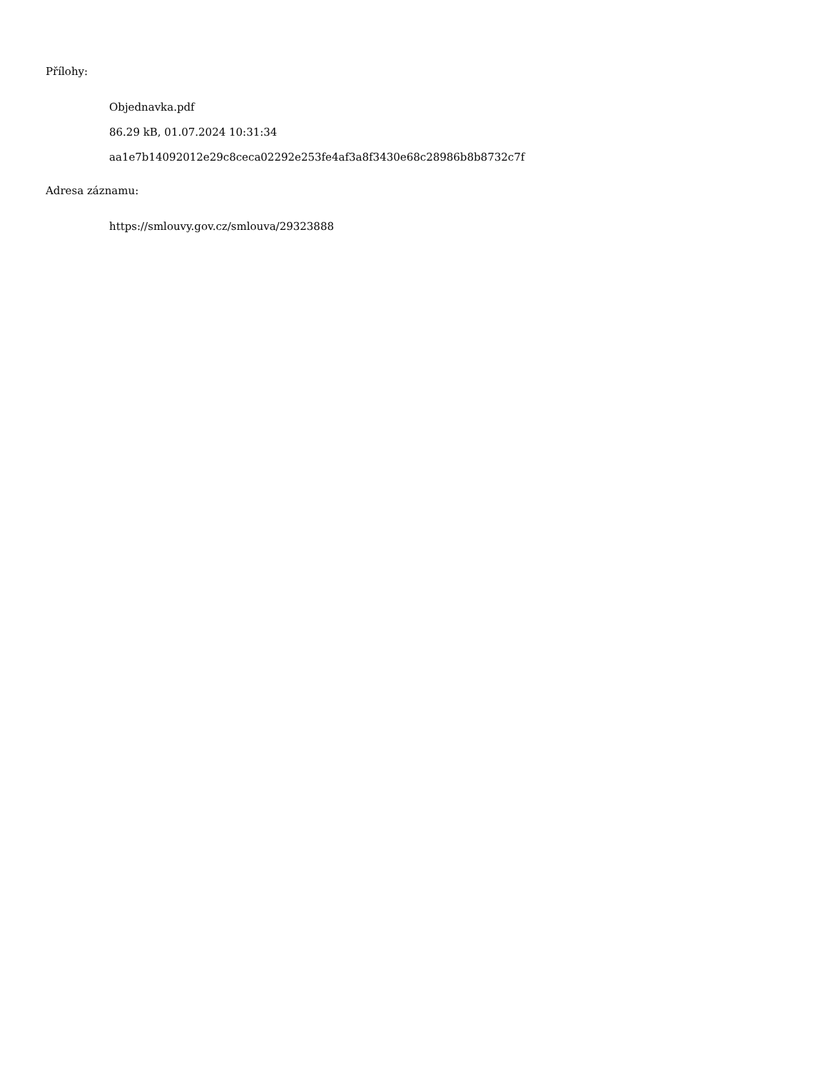Přílohy:
Objednavka.pdf
86.29 kB, 01.07.2024 10:31:34
aa1e7b14092012e29c8ceca02292e253fe4af3a8f3430e68c28986b8b8732c7f
Adresa záznamu:
https://smlouvy.gov.cz/smlouva/29323888